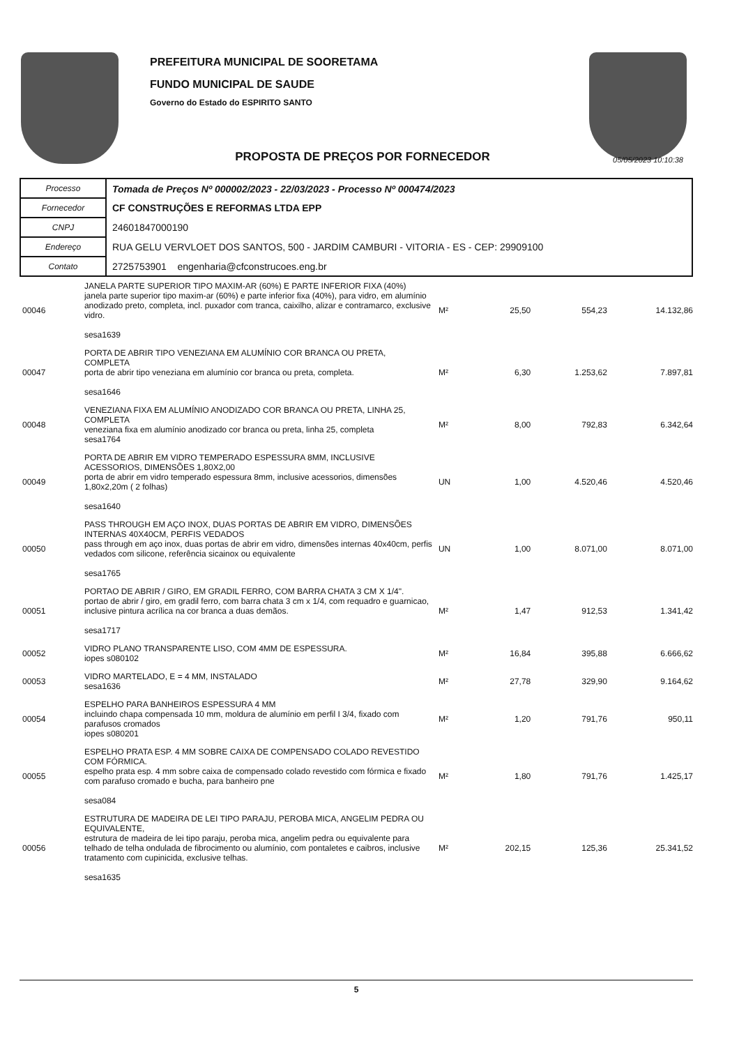PREFEITURA MUNICIPAL DE SOORETAMA
FUNDO MUNICIPAL DE SAUDE
Governo do Estado do ESPIRITO SANTO
PROPOSTA DE PREÇOS POR FORNECEDOR
05/05/2023 10:10:38
| Processo | Tomada de Preços Nº 000002/2023 - 22/03/2023 - Processo Nº 000474/2023 |
| Fornecedor | CF CONSTRUÇÕES E REFORMAS LTDA EPP |
| CNPJ | 24601847000190 |
| Endereço | RUA GELU VERVLOET DOS SANTOS, 500 - JARDIM CAMBURI - VITORIA - ES - CEP: 29909100 |
| Contato | 2725753901 engenharia@cfconstrucoes.eng.br |
| 00046 | JANELA PARTE SUPERIOR TIPO MAXIM-AR (60%) E PARTE INFERIOR FIXA (40%) janela parte superior tipo maxim-ar (60%) e parte inferior fixa (40%), para vidro, em alumínio anodizado preto, completa, incl. puxador com tranca, caixilho, alizar e contramarco, exclusive vidro. sesa1639 | M² | 25,50 | 554,23 | 14.132,86 |
| 00047 | PORTA DE ABRIR TIPO VENEZIANA EM ALUMÍNIO COR BRANCA OU PRETA, COMPLETA porta de abrir tipo veneziana em alumínio cor branca ou preta, completa. sesa1646 | M² | 6,30 | 1.253,62 | 7.897,81 |
| 00048 | VENEZIANA FIXA EM ALUMÍNIO ANODIZADO COR BRANCA OU PRETA, LINHA 25, COMPLETA veneziana fixa em alumínio anodizado cor branca ou preta, linha 25, completa sesa1764 | M² | 8,00 | 792,83 | 6.342,64 |
| 00049 | PORTA DE ABRIR EM VIDRO TEMPERADO ESPESSURA 8MM, INCLUSIVE ACESSORIOS, DIMENSÕES 1,80X2,00 porta de abrir em vidro temperado espessura 8mm, inclusive acessorios, dimensões 1,80x2,20m ( 2 folhas) sesa1640 | UN | 1,00 | 4.520,46 | 4.520,46 |
| 00050 | PASS THROUGH EM AÇO INOX, DUAS PORTAS DE ABRIR EM VIDRO, DIMENSÕES INTERNAS 40X40CM, PERFIS VEDADOS pass through em aço inox, duas portas de abrir em vidro, dimensões internas 40x40cm, perfis vedados com silicone, referência sicainox ou equivalente sesa1765 | UN | 1,00 | 8.071,00 | 8.071,00 |
| 00051 | PORTAO DE ABRIR / GIRO, EM GRADIL FERRO, COM BARRA CHATA 3 CM X 1/4". portao de abrir / giro, em gradil ferro, com barra chata 3 cm x 1/4, com requadro e guarnicao, inclusive pintura acrílica na cor branca a duas demãos. sesa1717 | M² | 1,47 | 912,53 | 1.341,42 |
| 00052 | VIDRO PLANO TRANSPARENTE LISO, COM 4MM DE ESPESSURA. iopes s080102 | M² | 16,84 | 395,88 | 6.666,62 |
| 00053 | VIDRO MARTELADO, E = 4 MM, INSTALADO sesa1636 | M² | 27,78 | 329,90 | 9.164,62 |
| 00054 | ESPELHO PARA BANHEIROS ESPESSURA 4 MM incluindo chapa compensada 10 mm, moldura de alumínio em perfil I 3/4, fixado com parafusos cromados iopes s080201 | M² | 1,20 | 791,76 | 950,11 |
| 00055 | ESPELHO PRATA ESP. 4 MM SOBRE CAIXA DE COMPENSADO COLADO REVESTIDO COM FÓRMICA. espelho prata esp. 4 mm sobre caixa de compensado colado revestido com fórmica e fixado com parafuso cromado e bucha, para banheiro pne sesa084 | M² | 1,80 | 791,76 | 1.425,17 |
| 00056 | ESTRUTURA DE MADEIRA DE LEI TIPO PARAJU, PEROBA MICA, ANGELIM PEDRA OU EQUIVALENTE, estrutura de madeira de lei tipo paraju, peroba mica, angelim pedra ou equivalente para telhado de telha ondulada de fibrocimento ou alumínio, com pontaletes e caibros, inclusive tratamento com cupinicida, exclusive telhas. sesa1635 | M² | 202,15 | 125,36 | 25.341,52 |
5